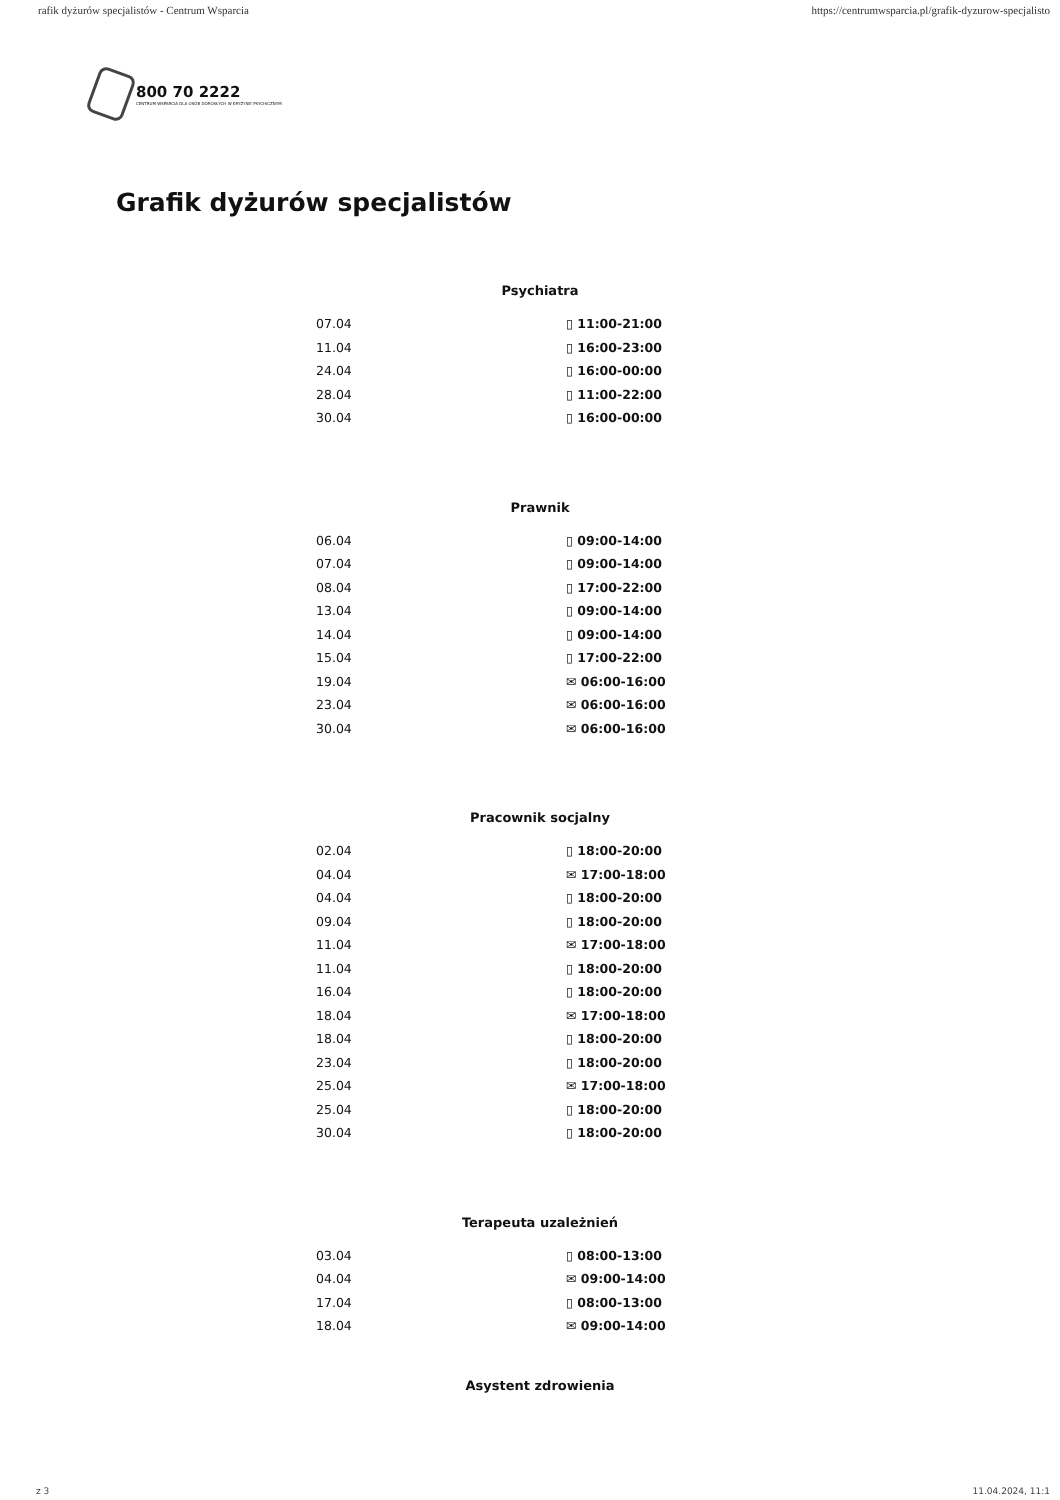rafik dyżurów specjalistów - Centrum Wsparcia https://centrumwsparcia.pl/grafik-dyzurow-specjalisto
800 70 2222
CENTRUM WSPARCIA DLA OSÓB DOROSŁYCH W KRYZYSIE PSYCHICZNYM
Grafik dyżurów specjalistów
Psychiatra
| 07.04 | ▯ 11:00-21:00 |
| 11.04 | ▯ 16:00-23:00 |
| 24.04 | ▯ 16:00-00:00 |
| 28.04 | ▯ 11:00-22:00 |
| 30.04 | ▯ 16:00-00:00 |
Prawnik
| 06.04 | ▯ 09:00-14:00 |
| 07.04 | ▯ 09:00-14:00 |
| 08.04 | ▯ 17:00-22:00 |
| 13.04 | ▯ 09:00-14:00 |
| 14.04 | ▯ 09:00-14:00 |
| 15.04 | ▯ 17:00-22:00 |
| 19.04 | ✉ 06:00-16:00 |
| 23.04 | ✉ 06:00-16:00 |
| 30.04 | ✉ 06:00-16:00 |
Pracownik socjalny
| 02.04 | ▯ 18:00-20:00 |
| 04.04 | ✉ 17:00-18:00 |
| 04.04 | ▯ 18:00-20:00 |
| 09.04 | ▯ 18:00-20:00 |
| 11.04 | ✉ 17:00-18:00 |
| 11.04 | ▯ 18:00-20:00 |
| 16.04 | ▯ 18:00-20:00 |
| 18.04 | ✉ 17:00-18:00 |
| 18.04 | ▯ 18:00-20:00 |
| 23.04 | ▯ 18:00-20:00 |
| 25.04 | ✉ 17:00-18:00 |
| 25.04 | ▯ 18:00-20:00 |
| 30.04 | ▯ 18:00-20:00 |
Terapeuta uzależnień
| 03.04 | ▯ 08:00-13:00 |
| 04.04 | ✉ 09:00-14:00 |
| 17.04 | ▯ 08:00-13:00 |
| 18.04 | ✉ 09:00-14:00 |
Asystent zdrowienia
z 3 11.04.2024, 11:1